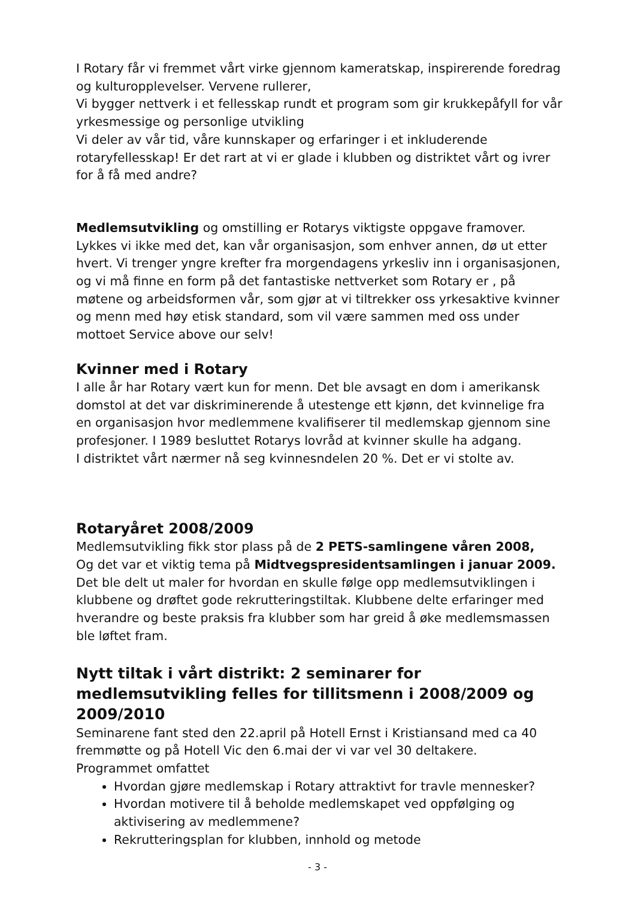I Rotary får vi fremmet vårt virke gjennom kameratskap, inspirerende foredrag og kulturopplevelser. Vervene rullerer,
Vi bygger nettverk i et fellesskap rundt et program som gir krukkepåfyll for vår yrkesmessige og personlige utvikling
Vi deler av vår tid, våre kunnskaper og erfaringer i et inkluderende rotaryfellesskap! Er det rart at vi er glade i klubben og distriktet vårt og ivrer for å få med andre?
Medlemsutvikling og omstilling er Rotarys viktigste oppgave framover. Lykkes vi ikke med det, kan vår organisasjon, som enhver annen, dø ut etter hvert. Vi trenger yngre krefter fra morgendagens yrkesliv inn i organisasjonen, og vi må finne en form på det fantastiske nettverket som Rotary er , på møtene og arbeidsformen vår, som gjør at vi tiltrekker oss yrkesaktive kvinner og menn med høy etisk standard, som vil være sammen med oss under mottoet Service above our selv!
Kvinner med i Rotary
I alle år har Rotary vært kun for menn. Det ble avsagt en dom i amerikansk domstol at det var diskriminerende å utestenge ett kjønn, det kvinnelige fra en organisasjon hvor medlemmene kvalifiserer til medlemskap gjennom sine profesjoner. I 1989 besluttet Rotarys lovråd at kvinner skulle ha adgang.
I distriktet vårt nærmer nå seg kvinnesndelen 20 %. Det er vi stolte av.
Rotaryåret 2008/2009
Medlemsutvikling fikk stor plass på de 2 PETS-samlingene våren 2008,
Og det var et viktig tema på Midtvegspresidentsamlingen i januar 2009. Det ble delt ut maler for hvordan en skulle følge opp medlemsutviklingen i klubbene og drøftet gode rekrutteringstiltak. Klubbene delte erfaringer med hverandre og beste praksis fra klubber som har greid å øke medlemsmassen ble løftet fram.
Nytt tiltak i vårt distrikt: 2 seminarer for medlemsutvikling felles for tillitsmenn i 2008/2009 og 2009/2010
Seminarene fant sted den 22.april på Hotell Ernst i Kristiansand med ca 40 fremmøtte og på Hotell Vic den 6.mai der vi var vel 30 deltakere.
Programmet omfattet
Hvordan gjøre medlemskap i Rotary attraktivt for travle mennesker?
Hvordan motivere til å beholde medlemskapet ved oppfølging og aktivisering av medlemmene?
Rekrutteringsplan for klubben, innhold og metode
- 3 -